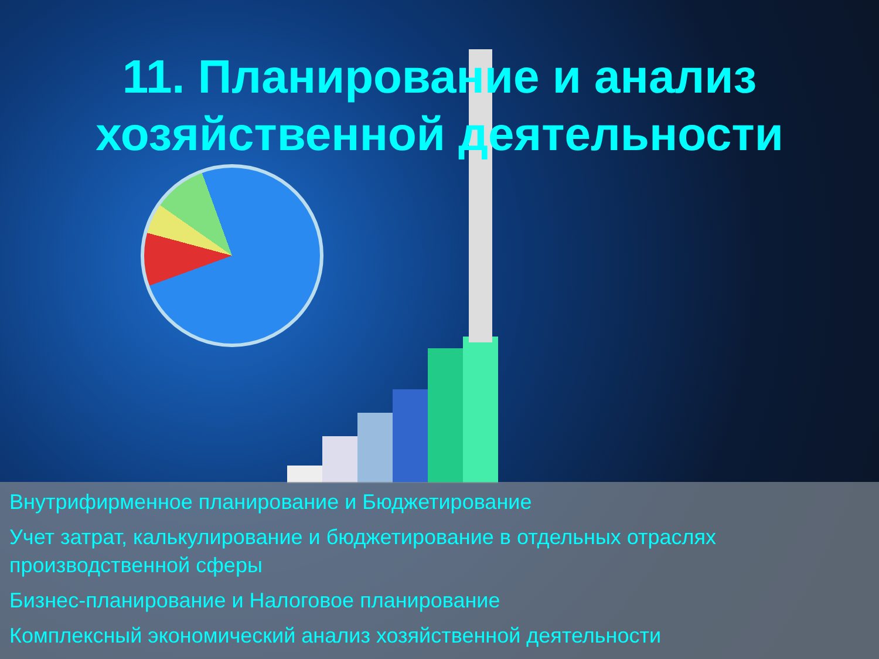11. Планирование и анализ
хозяйственной деятельности
Внутрифирменное планирование и Бюджетирование
Учет затрат, калькулирование и бюджетирование в отдельных отраслях производственной сферы
Бизнес-планирование и Налоговое планирование
Комплексный экономический анализ хозяйственной деятельности